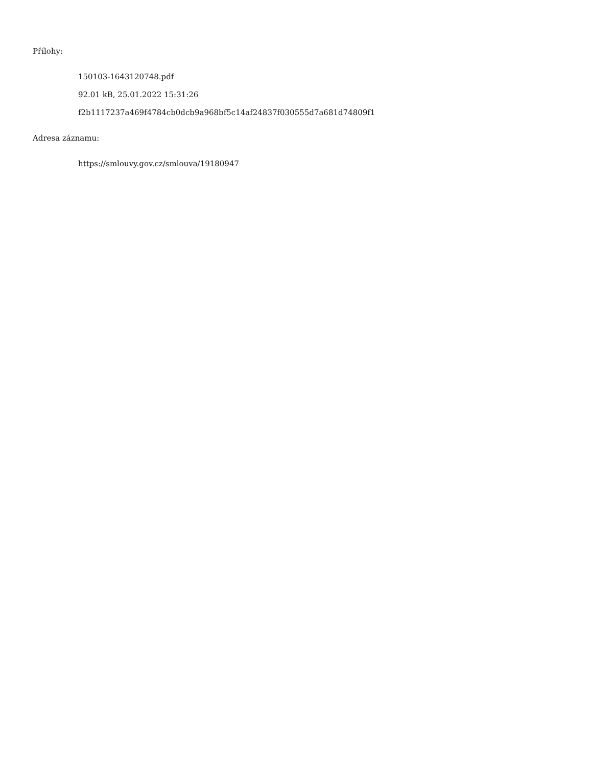Přílohy:
150103-1643120748.pdf
92.01 kB, 25.01.2022 15:31:26
f2b1117237a469f4784cb0dcb9a968bf5c14af24837f030555d7a681d74809f1
Adresa záznamu:
https://smlouvy.gov.cz/smlouva/19180947